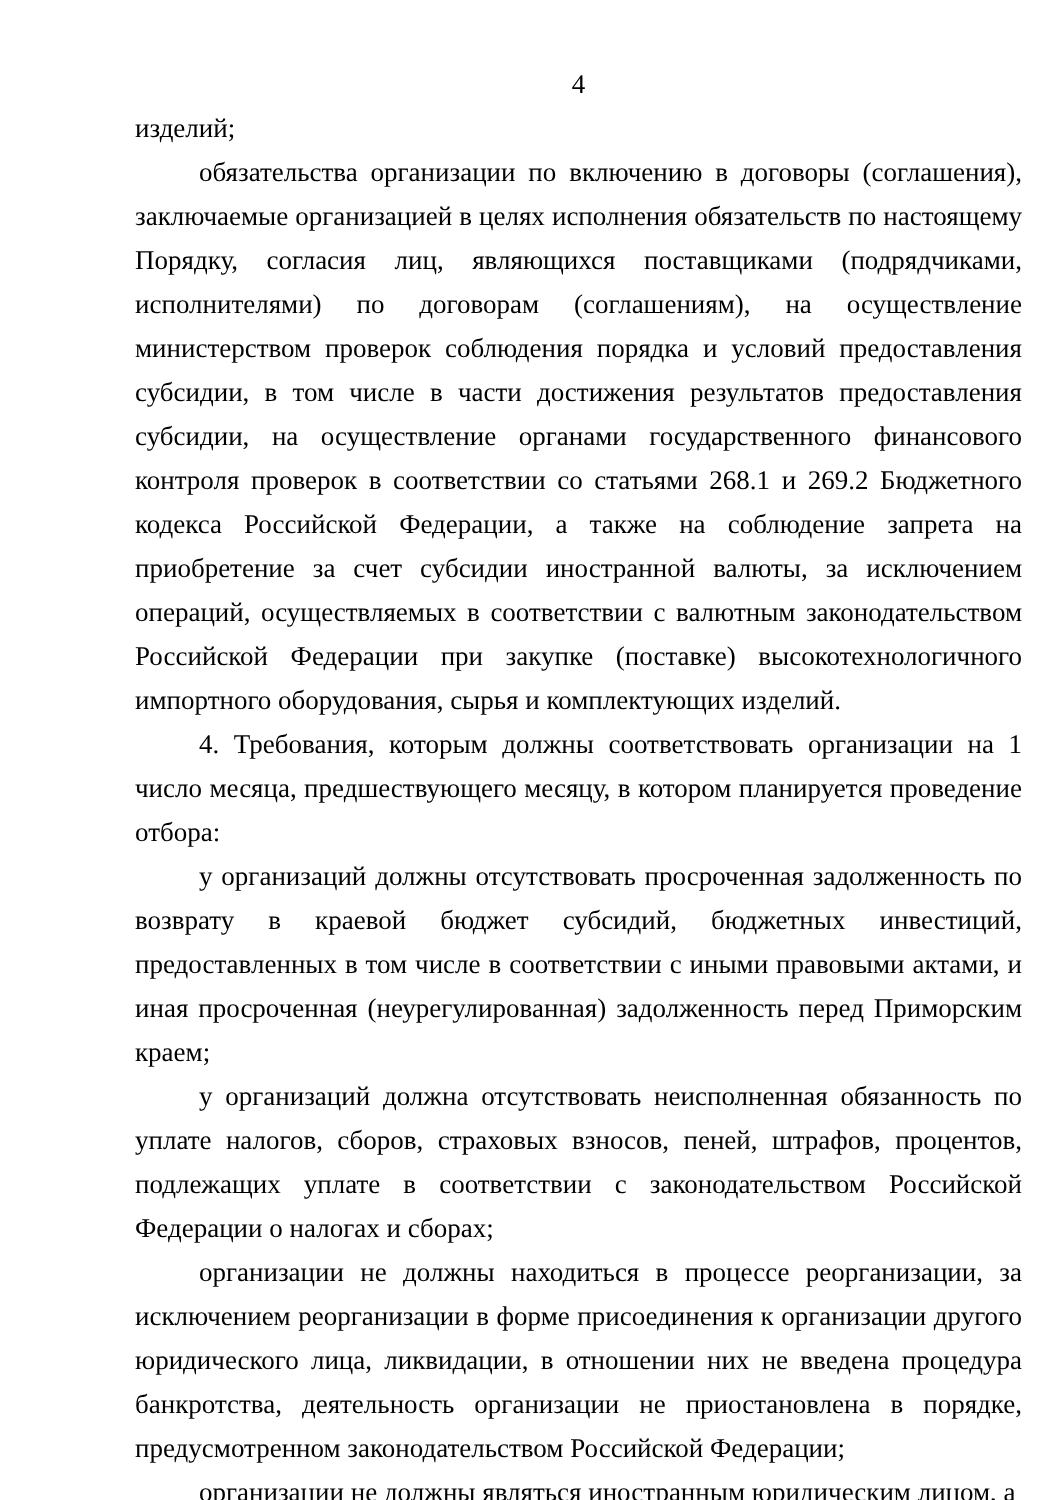4
изделий;
обязательства организации по включению в договоры (соглашения), заключаемые организацией в целях исполнения обязательств по настоящему Порядку, согласия лиц, являющихся поставщиками (подрядчиками, исполнителями) по договорам (соглашениям), на осуществление министерством проверок соблюдения порядка и условий предоставления субсидии, в том числе в части достижения результатов предоставления субсидии, на осуществление органами государственного финансового контроля проверок в соответствии со статьями 268.1 и 269.2 Бюджетного кодекса Российской Федерации, а также на соблюдение запрета на приобретение за счет субсидии иностранной валюты, за исключением операций, осуществляемых в соответствии с валютным законодательством Российской Федерации при закупке (поставке) высокотехнологичного импортного оборудования, сырья и комплектующих изделий.
4. Требования, которым должны соответствовать организации на 1 число месяца, предшествующего месяцу, в котором планируется проведение отбора:
у организаций должны отсутствовать просроченная задолженность по возврату в краевой бюджет субсидий, бюджетных инвестиций, предоставленных в том числе в соответствии с иными правовыми актами, и иная просроченная (неурегулированная) задолженность перед Приморским краем;
у организаций должна отсутствовать неисполненная обязанность по уплате налогов, сборов, страховых взносов, пеней, штрафов, процентов, подлежащих уплате в соответствии с законодательством Российской Федерации о налогах и сборах;
организации не должны находиться в процессе реорганизации, за исключением реорганизации в форме присоединения к организации другого юридического лица, ликвидации, в отношении них не введена процедура банкротства, деятельность организации не приостановлена в порядке, предусмотренном законодательством Российской Федерации;
организации не должны являться иностранным юридическим лицом, а